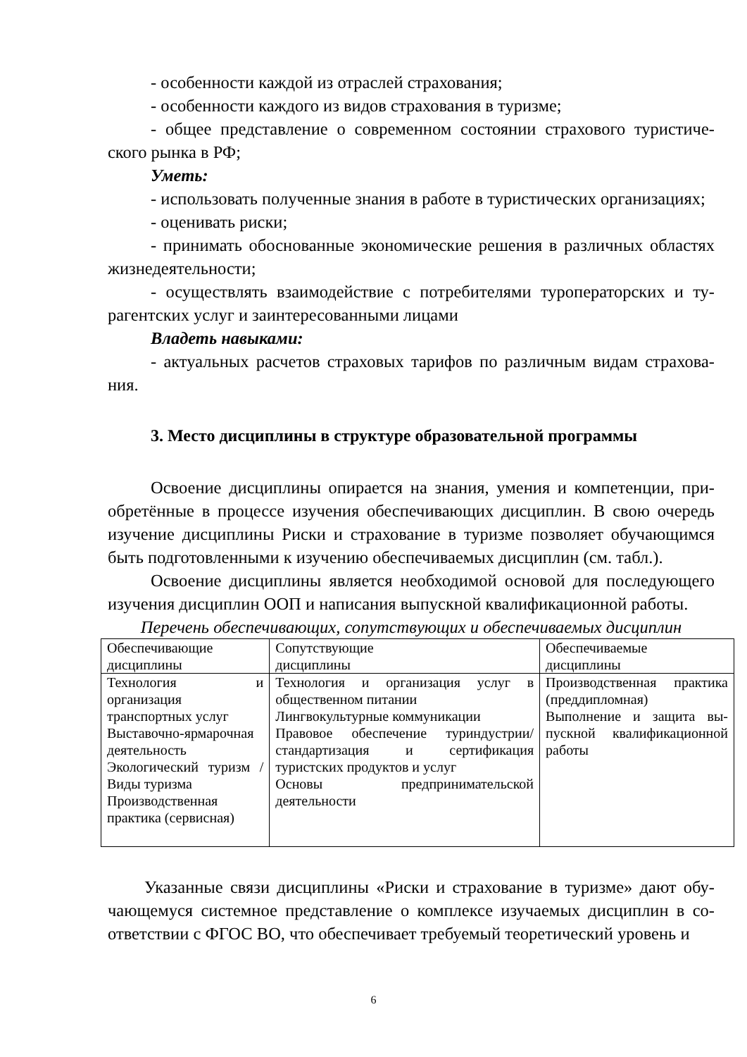- особенности каждой из отраслей страхования;
- особенности каждого из видов страхования в туризме;
- общее представление о современном состоянии страхового туристиче­ского рынка в РФ;
Уметь:
- использовать полученные знания в работе в туристических организаци­ях;
- оценивать риски;
- принимать обоснованные экономические решения в различных областях жизнедеятельности;
- осуществлять взаимодействие с потребителями туроператорских и ту­рагентских услуг и заинтересованными лицами
Владеть навыками:
- актуальных расчетов страховых тарифов по различным видам страхова­ния.
3. Место дисциплины в структуре образовательной программы
Освоение дисциплины опирается на знания, умения и компетенции, при­обретённые в процессе изучения обеспечивающих дисциплин. В свою очередь изучение дисциплины Риски и страхование в туризме позволяет обучающимся быть подготовленными к изучению обеспечиваемых дисциплин (см. табл.).
Освоение дисциплины является необходимой основой для последующего изучения дисциплин ООП и написания выпускной квалификационной работы.
Перечень обеспечивающих, сопутствующих и обеспечиваемых дисциплин
| Обеспечивающие дисциплины | Сопутствующие дисциплины | Обеспечиваемые дисциплины |
| Технология и организация транспортных услуг Выставочно-ярмарочная дея­тельность Экологический туризм / Виды туризма Производственная практика (сервисная) | Технология и организация услуг в общественном пита­нии Лингвокультурные коммуни­кации Правовое обеспечение турин­дустрии/ стандартизация и сертификация туристских продуктов и услуг Основы предпринимательской деятельности | Производственная практика (преддипломная) Выполнение и защита вы­пускной квалификационной работы |
Указанные связи дисциплины «Риски и страхование в туризме» дают обу­чающемуся системное представление о комплексе изучаемых дисциплин в со­ответствии с ФГОС ВО, что обеспечивает требуемый теоретический уровень и
6